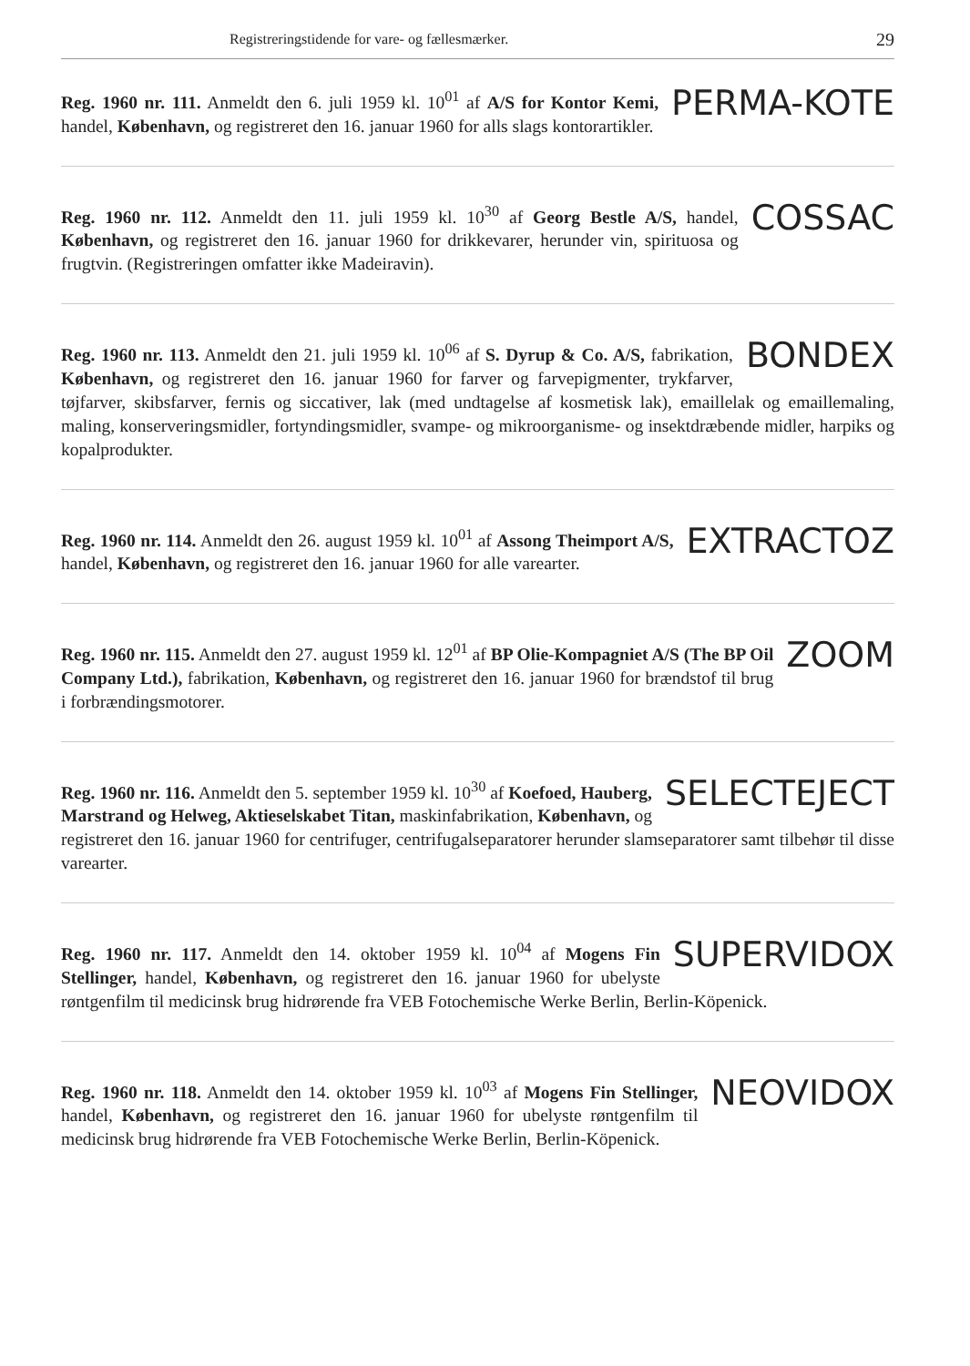Registreringstidende for vare- og fællesmærker. 29
PERMA-KOTE
Reg. 1960 nr. 111. Anmeldt den 6. juli 1959 kl. 10<sup>01</sup> af A/S for Kontor Kemi, handel, København, og registreret den 16. januar 1960 for alls slags kontorartikler.
COSSAC
Reg. 1960 nr. 112. Anmeldt den 11. juli 1959 kl. 10<sup>30</sup> af Georg Bestle A/S, handel, København, og registreret den 16. januar 1960 for drikkevarer, herunder vin, spirituosa og frugtvin. (Registreringen omfatter ikke Madeiravin).
BONDEX
Reg. 1960 nr. 113. Anmeldt den 21. juli 1959 kl. 10<sup>06</sup> af S. Dyrup & Co. A/S, fabrikation, København, og registreret den 16. januar 1960 for farver og farvepigmenter, trykfarver, tøjfarver, skibsfarver, fernis og siccativer, lak (med undtagelse af kosmetisk lak), emaillelak og emaillemaling, maling, konserveringsmidler, fortyndingsmidler, svampe- og mikroorganisme- og insektdræbende midler, harpiks og kopalprodukter.
EXTRACTOZ
Reg. 1960 nr. 114. Anmeldt den 26. august 1959 kl. 10<sup>01</sup> af Assong Theimport A/S, handel, København, og registreret den 16. januar 1960 for alle varearter.
ZOOM
Reg. 1960 nr. 115. Anmeldt den 27. august 1959 kl. 12<sup>01</sup> af BP Olie-Kompagniet A/S (The BP Oil Company Ltd.), fabrikation, København, og registreret den 16. januar 1960 for brændstof til brug i forbrændingsmotorer.
SELECTEJECT
Reg. 1960 nr. 116. Anmeldt den 5. september 1959 kl. 10<sup>30</sup> af Koefoed, Hauberg, Marstrand og Helweg, Aktieselskabet Titan, maskinfabrikation, København, og registreret den 16. januar 1960 for centrifuger, centrifugalseparatorer herunder slamseparatorer samt tilbehør til disse varearter.
SUPERVIDOX
Reg. 1960 nr. 117. Anmeldt den 14. oktober 1959 kl. 10<sup>04</sup> af Mogens Fin Stellinger, handel, København, og registreret den 16. januar 1960 for ubelyste røntgenfilm til medicinsk brug hidrørende fra VEB Fotochemische Werke Berlin, Berlin-Köpenick.
NEOVIDOX
Reg. 1960 nr. 118. Anmeldt den 14. oktober 1959 kl. 10<sup>03</sup> af Mogens Fin Stellinger, handel, København, og registreret den 16. januar 1960 for ubelyste røntgenfilm til medicinsk brug hidrørende fra VEB Fotochemische Werke Berlin, Berlin-Köpenick.